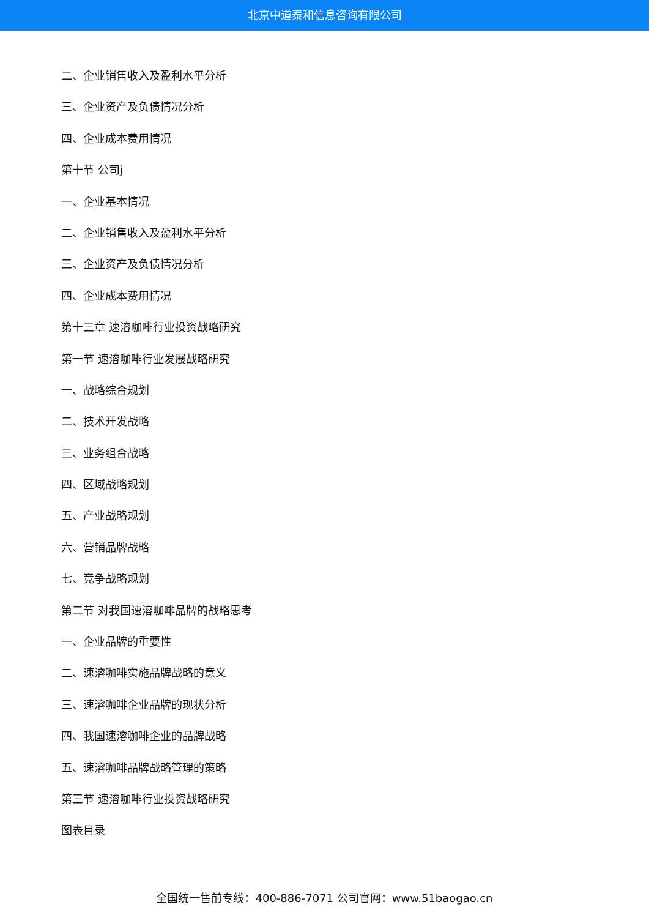北京中道泰和信息咨询有限公司
二、企业销售收入及盈利水平分析
三、企业资产及负债情况分析
四、企业成本费用情况
第十节 公司j
一、企业基本情况
二、企业销售收入及盈利水平分析
三、企业资产及负债情况分析
四、企业成本费用情况
第十三章 速溶咖啡行业投资战略研究
第一节 速溶咖啡行业发展战略研究
一、战略综合规划
二、技术开发战略
三、业务组合战略
四、区域战略规划
五、产业战略规划
六、营销品牌战略
七、竞争战略规划
第二节 对我国速溶咖啡品牌的战略思考
一、企业品牌的重要性
二、速溶咖啡实施品牌战略的意义
三、速溶咖啡企业品牌的现状分析
四、我国速溶咖啡企业的品牌战略
五、速溶咖啡品牌战略管理的策略
第三节 速溶咖啡行业投资战略研究
图表目录
全国统一售前专线：400-886-7071 公司官网：www.51baogao.cn